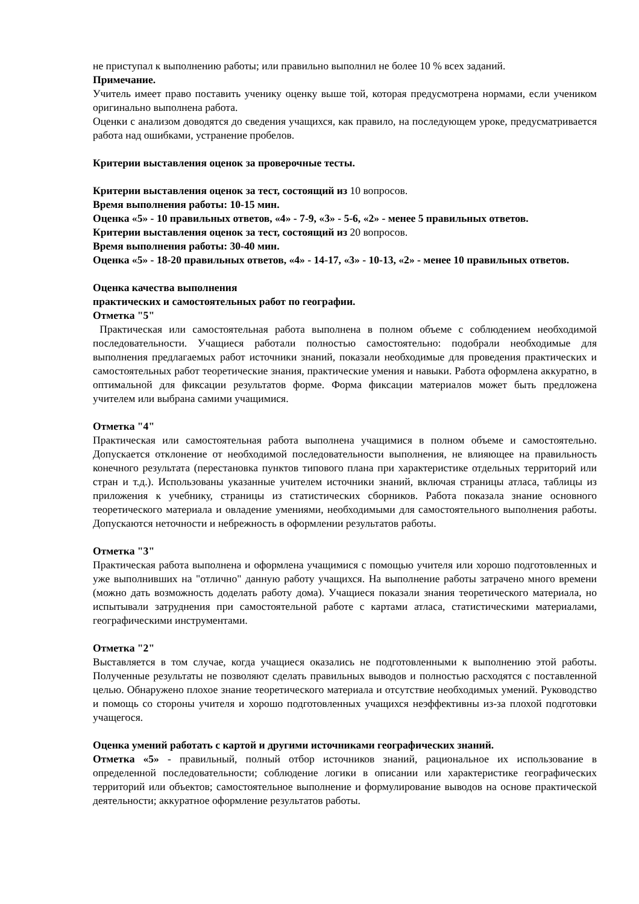не приступал к выполнению работы; или правильно выполнил не более 10 % всех заданий.
Примечание.
Учитель имеет право поставить ученику оценку выше той, которая предусмотрена нормами, если учеником оригинально выполнена работа.
Оценки с анализом доводятся до сведения учащихся, как правило, на последующем уроке, предусматривается работа над ошибками, устранение пробелов.
Критерии выставления оценок за проверочные тесты.
Критерии выставления оценок за тест, состоящий из 10 вопросов.
Время выполнения работы: 10-15 мин.
Оценка «5» - 10 правильных ответов, «4» - 7-9, «3» - 5-6, «2» - менее 5 правильных ответов.
Критерии выставления оценок за тест, состоящий из 20 вопросов.
Время выполнения работы: 30-40 мин.
Оценка «5» - 18-20 правильных ответов, «4» - 14-17, «3» - 10-13, «2» - менее 10 правильных ответов.
Оценка качества выполнения
практических и самостоятельных работ по географии.
Отметка "5"
Практическая или самостоятельная работа выполнена в полном объеме с соблюдением необходимой последовательности. Учащиеся работали полностью самостоятельно: подобрали необходимые для выполнения предлагаемых работ источники знаний, показали необходимые для проведения практических и самостоятельных работ теоретические знания, практические умения и навыки. Работа оформлена аккуратно, в оптимальной для фиксации результатов форме. Форма фиксации материалов может быть предложена учителем или выбрана самими учащимися.
Отметка "4"
Практическая или самостоятельная работа выполнена учащимися в полном объеме и самостоятельно. Допускается отклонение от необходимой последовательности выполнения, не влияющее на правильность конечного результата (перестановка пунктов типового плана при характеристике отдельных территорий или стран и т.д.). Использованы указанные учителем источники знаний, включая страницы атласа, таблицы из приложения к учебнику, страницы из статистических сборников. Работа показала знание основного теоретического материала и овладение умениями, необходимыми для самостоятельного выполнения работы. Допускаются неточности и небрежность в оформлении результатов работы.
Отметка "3"
Практическая работа выполнена и оформлена учащимися с помощью учителя или хорошо подготовленных и уже выполнивших на "отлично" данную работу учащихся. На выполнение работы затрачено много времени (можно дать возможность доделать работу дома). Учащиеся показали знания теоретического материала, но испытывали затруднения при самостоятельной работе с картами атласа, статистическими материалами, географическими инструментами.
Отметка "2"
Выставляется в том случае, когда учащиеся оказались не подготовленными к выполнению этой работы. Полученные результаты не позволяют сделать правильных выводов и полностью расходятся с поставленной целью. Обнаружено плохое знание теоретического материала и отсутствие необходимых умений. Руководство и помощь со стороны учителя и хорошо подготовленных учащихся неэффективны из-за плохой подготовки учащегося.
Оценка умений работать с картой и другими источниками географических знаний.
Отметка «5» - правильный, полный отбор источников знаний, рациональное их использование в определенной последовательности; соблюдение логики в описании или характеристике географических территорий или объектов; самостоятельное выполнение и формулирование выводов на основе практической деятельности; аккуратное оформление результатов работы.